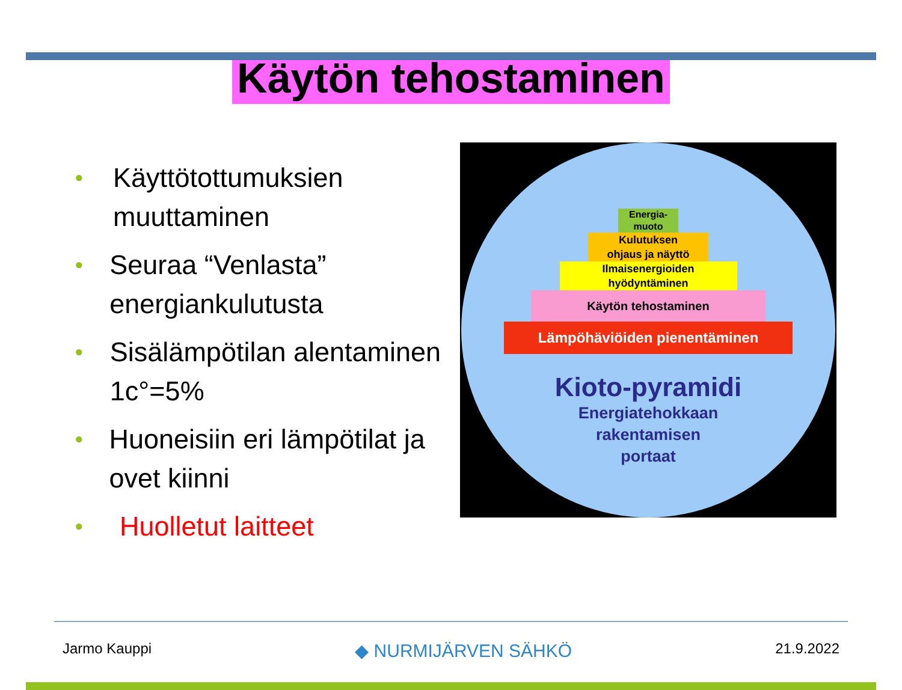Käytön tehostaminen
• Käyttötottumuksien muuttaminen
• Seuraa “Venlasta” energiankulutusta
• Sisälämpötilan alentaminen 1c°=5%
• Huoneisiin eri lämpötilat ja ovet kiinni
• Huolletut laitteet
Energia-
muoto
Kulutuksen
ohjaus ja näyttö
Ilmaisenergioiden
hyödyntäminen
Käytön tehostaminen
Lämpöhäviöiden pienentäminen
Kioto-pyramidi
Energiatehokkaan
rakentamisen
portaat
Jarmo Kauppi ◆ NURMIJÄRVEN SÄHKÖ 21.9.2022